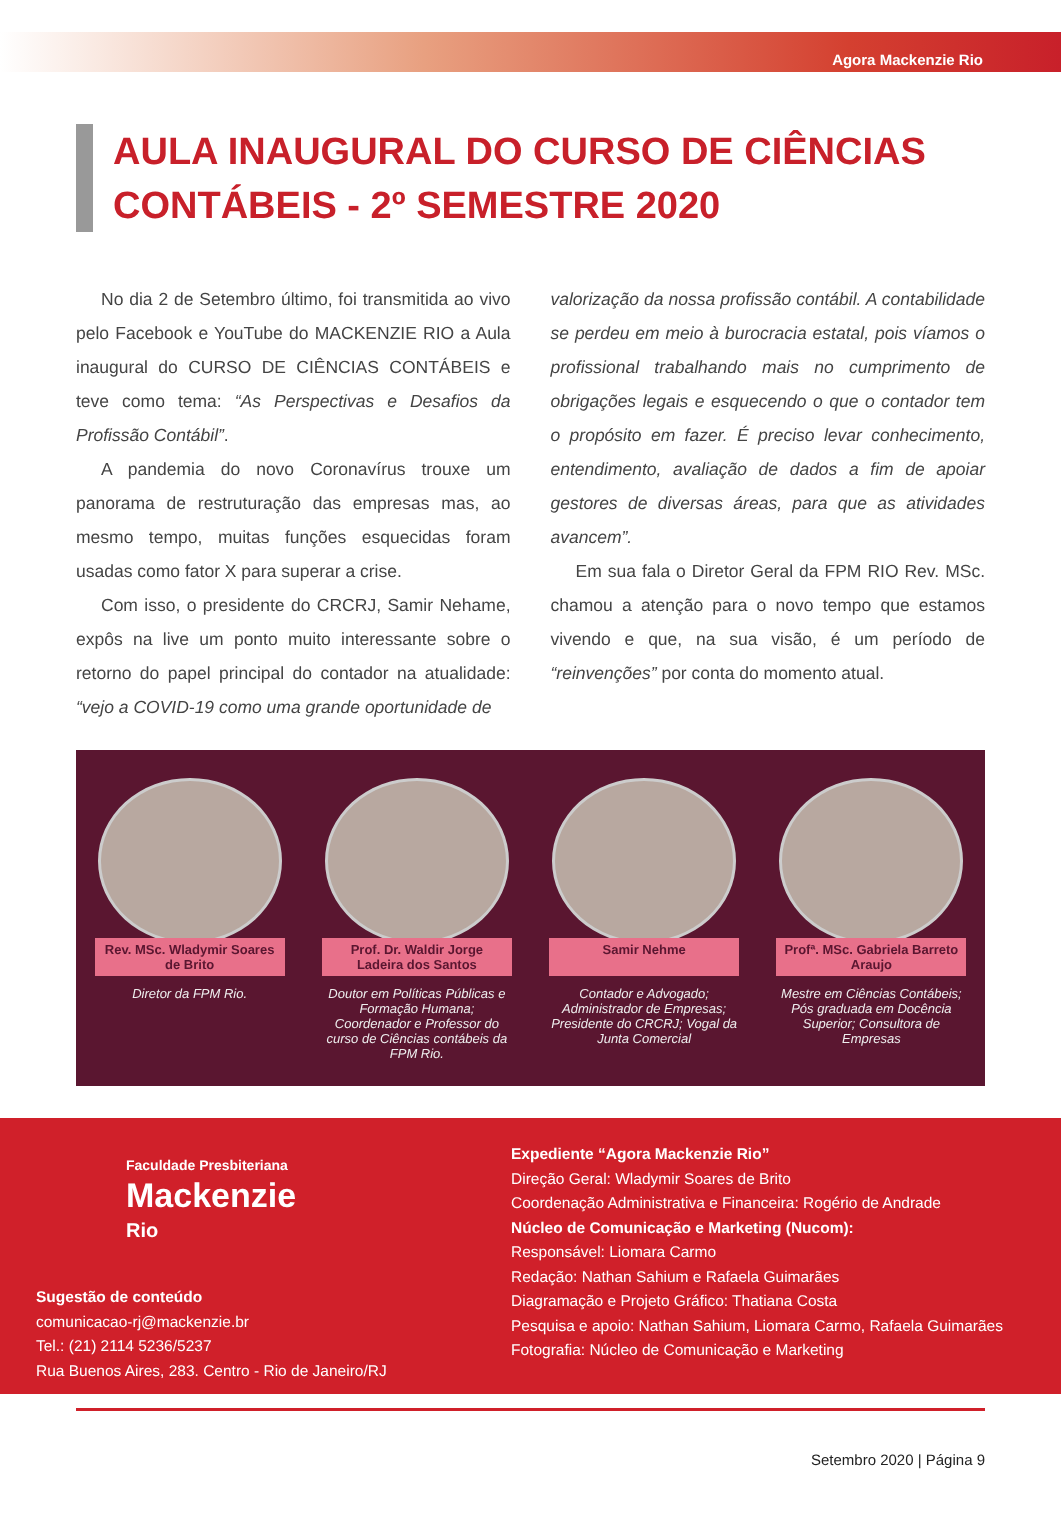Agora Mackenzie Rio
AULA INAUGURAL DO CURSO DE CIÊNCIAS CONTÁBEIS - 2º SEMESTRE 2020
No dia 2 de Setembro último, foi transmitida ao vivo pelo Facebook e YouTube do MACKENZIE RIO a Aula inaugural do CURSO DE CIÊNCIAS CONTÁBEIS e teve como tema: “As Perspectivas e Desafios da Profissão Contábil”.
A pandemia do novo Coronavírus trouxe um panorama de restruturação das empresas mas, ao mesmo tempo, muitas funções esquecidas foram usadas como fator X para superar a crise.
Com isso, o presidente do CRCRJ, Samir Nehame, expôs na live um ponto muito interessante sobre o retorno do papel principal do contador na atualidade: “vejo a COVID-19 como uma grande oportunidade de
valorização da nossa profissão contábil. A contabilidade se perdeu em meio à burocracia estatal, pois víamos o profissional trabalhando mais no cumprimento de obrigações legais e esquecendo o que o contador tem o propósito em fazer. É preciso levar conhecimento, entendimento, avaliação de dados a fim de apoiar gestores de diversas áreas, para que as atividades avancem”.
Em sua fala o Diretor Geral da FPM RIO Rev. MSc. chamou a atenção para o novo tempo que estamos vivendo e que, na sua visão, é um período de “reinvenções” por conta do momento atual.
Rev. MSc. Wladymir Soares de Brito
Diretor da FPM Rio.
Prof. Dr. Waldir Jorge Ladeira dos Santos
Doutor em Políticas Públicas e Formação Humana; Coordenador e Professor do curso de Ciências contábeis da FPM Rio.
Samir Nehme
Contador e Advogado; Administrador de Empresas; Presidente do CRCRJ; Vogal da Junta Comercial
Profª. MSc. Gabriela Barreto Araujo
Mestre em Ciências Contábeis; Pós graduada em Docência Superior; Consultora de Empresas
Faculdade Presbiteriana
Mackenzie
Rio
Sugestão de conteúdo
comunicacao-rj@mackenzie.br
Tel.: (21) 2114 5236/5237
Rua Buenos Aires, 283. Centro - Rio de Janeiro/RJ
Expediente “Agora Mackenzie Rio”
Direção Geral: Wladymir Soares de Brito
Coordenação Administrativa e Financeira: Rogério de Andrade
Núcleo de Comunicação e Marketing (Nucom):
Responsável: Liomara Carmo
Redação: Nathan Sahium e Rafaela Guimarães
Diagramação e Projeto Gráfico: Thatiana Costa
Pesquisa e apoio: Nathan Sahium, Liomara Carmo, Rafaela Guimarães
Fotografia: Núcleo de Comunicação e Marketing
Setembro 2020 | Página 9